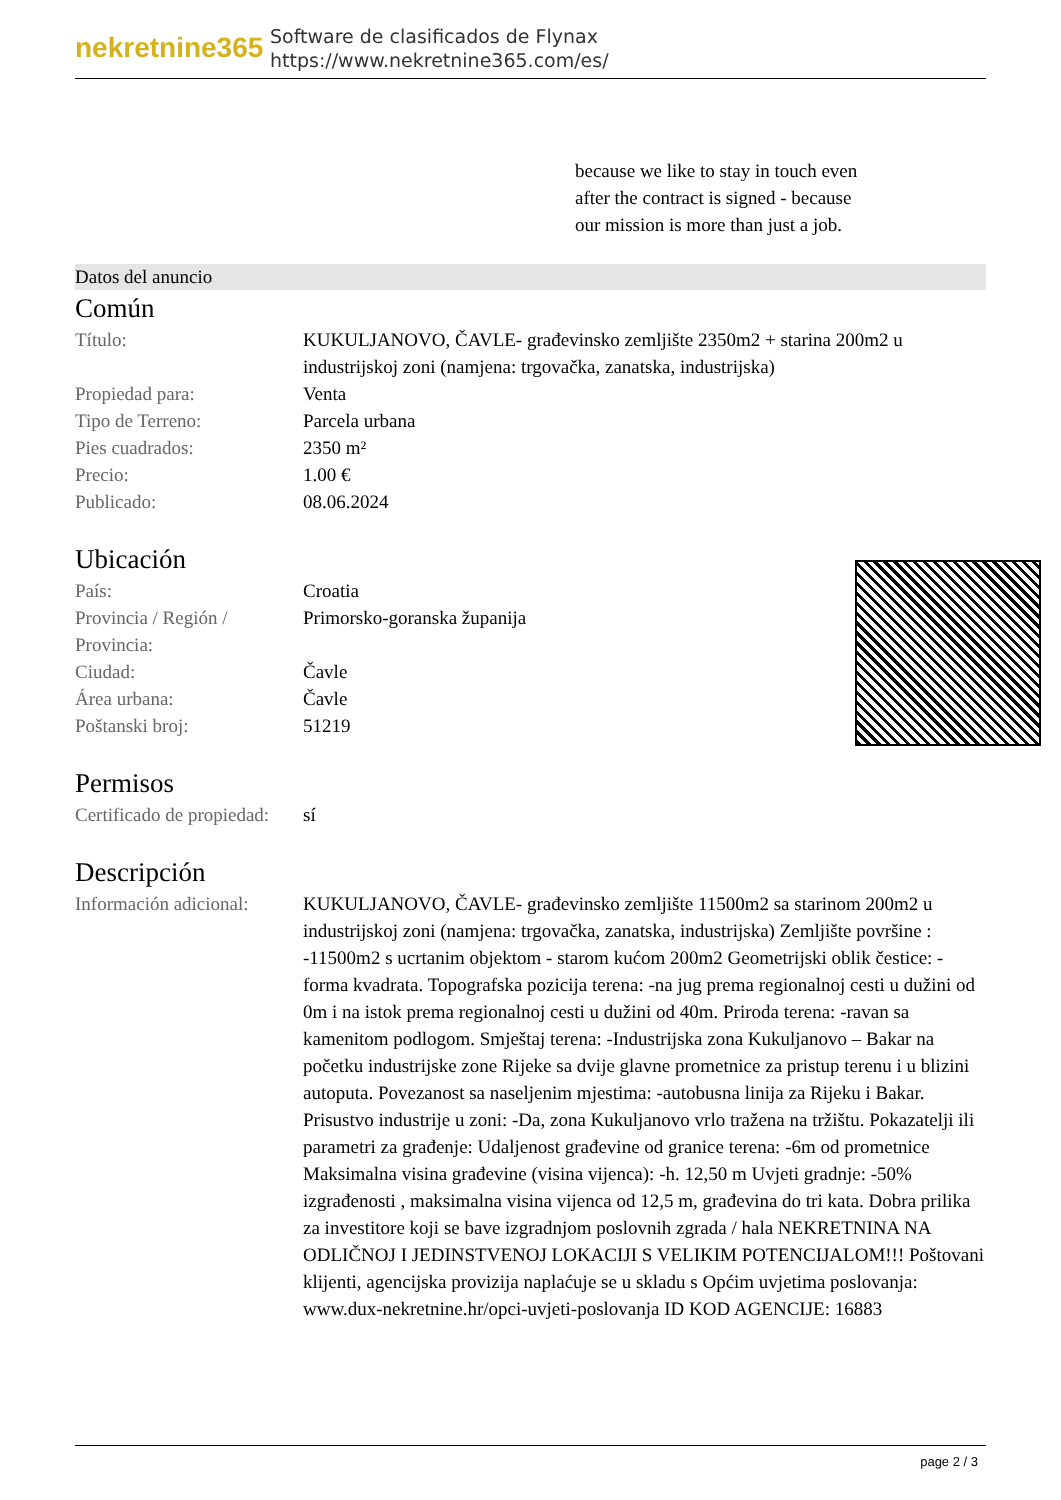nekretnine365
Software de clasificados de Flynax
https://www.nekretnine365.com/es/
because we like to stay in touch even after the contract is signed - because our mission is more than just a job.
Datos del anuncio
Común
| Título: | KUKULJANOVO, ČAVLE- građevinsko zemljište 2350m2 + starina 200m2 u industrijskoj zoni (namjena: trgovačka, zanatska, industrijska) |
| Propiedad para: | Venta |
| Tipo de Terreno: | Parcela urbana |
| Pies cuadrados: | 2350 m² |
| Precio: | 1.00 € |
| Publicado: | 08.06.2024 |
Ubicación
| País: | Croatia |
| Provincia / Región / Provincia: | Primorsko-goranska županija |
| Ciudad: | Čavle |
| Área urbana: | Čavle |
| Poštanski broj: | 51219 |
Permisos
| Certificado de propiedad: | sí |
Descripción
| Información adicional: | KUKULJANOVO, ČAVLE- građevinsko zemljište 11500m2 sa starinom 200m2 u industrijskoj zoni (namjena: trgovačka, zanatska, industrijska) Zemljište površine : -11500m2 s ucrtanim objektom - starom kućom 200m2 Geometrijski oblik čestice: -forma kvadrata. Topografska pozicija terena: -na jug prema regionalnoj cesti u dužini od 0m i na istok prema regionalnoj cesti u dužini od 40m. Priroda terena: -ravan sa kamenitom podlogom. Smještaj terena: -Industrijska zona Kukuljanovo – Bakar na početku industrijske zone Rijeke sa dvije glavne prometnice za pristup terenu i u blizini autoputa. Povezanost sa naseljenim mjestima: -autobusna linija za Rijeku i Bakar. Prisustvo industrije u zoni: -Da, zona Kukuljanovo vrlo tražena na tržištu. Pokazatelji ili parametri za građenje: Udaljenost građevine od granice terena: -6m od prometnice Maksimalna visina građevine (visina vijenca): -h. 12,50 m Uvjeti gradnje: -50% izgrađenosti , maksimalna visina vijenca od 12,5 m, građevina do tri kata. Dobra prilika za investitore koji se bave izgradnjom poslovnih zgrada / hala NEKRETNINA NA ODLIČNOJ I JEDINSTVENOJ LOKACIJI S VELIKIM POTENCIJALOM!!! Poštovani klijenti, agencijska provizija naplaćuje se u skladu s Općim uvjetima poslovanja: www.dux-nekretnine.hr/opci-uvjeti-poslovanja ID KOD AGENCIJE: 16883 |
page 2 / 3